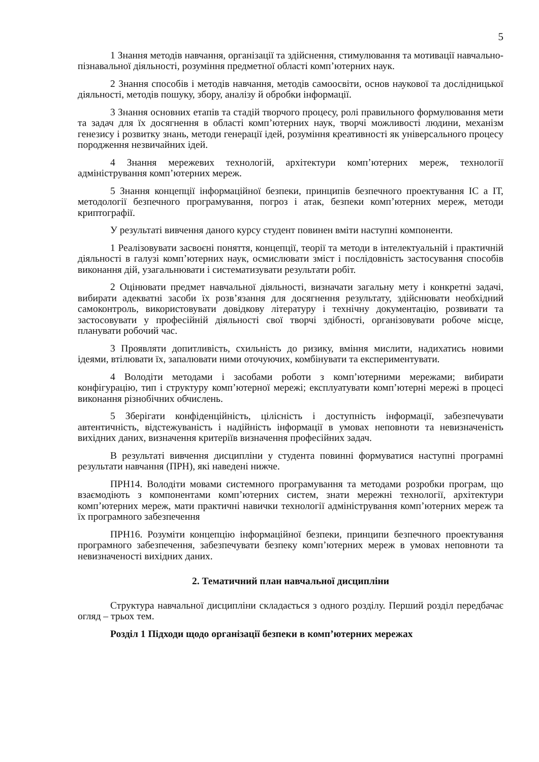5
1 Знання методів навчання, організації та здійснення, стимулювання та мотивації навчально-пізнавальної діяльності, розуміння предметної області комп’ютерних наук.
2 Знання способів і методів навчання, методів самоосвіти, основ наукової та дослідницької діяльності, методів пошуку, збору, аналізу й обробки інформації.
3 Знання основних етапів та стадій творчого процесу, ролі правильного формулювання мети та задач для їх досягнення в області комп’ютерних наук, творчі можливості людини, механізм генезису і розвитку знань, методи генерації ідей, розуміння креативності як універсального процесу породження незвичайних ідей.
4 Знання мережевих технологій, архітектури комп’ютерних мереж, технології адміністрування комп’ютерних мереж.
5 Знання концепції інформаційної безпеки, принципів безпечного проектування ІС а ІТ, методології безпечного програмування, погроз і атак, безпеки комп’ютерних мереж, методи криптографії.
У результаті вивчення даного курсу студент повинен вміти наступні компоненти.
1 Реалізовувати засвоєні поняття, концепції, теорії та методи в інтелектуальній і практичній діяльності в галузі комп’ютерних наук, осмислювати зміст і послідовність застосування способів виконання дій, узагальнювати і систематизувати результати робіт.
2 Оцінювати предмет навчальної діяльності, визначати загальну мету і конкретні задачі, вибирати адекватні засоби їх розв’язання для досягнення результату, здійснювати необхідний самоконтроль, використовувати довідкову літературу і технічну документацію, розвивати та застосовувати у професійній діяльності свої творчі здібності, організовувати робоче місце, планувати робочий час.
3 Проявляти допитливість, схильність до ризику, вміння мислити, надихатись новими ідеями, втілювати їх, запалювати ними оточуючих, комбінувати та експериментувати.
4 Володіти методами і засобами роботи з комп’ютерними мережами; вибирати конфігурацію, тип і структуру комп’ютерної мережі; експлуатувати комп’ютерні мережі в процесі виконання різнобічних обчислень.
5 Зберігати конфіденційність, цілісність і доступність інформації, забезпечувати автентичність, відстежуваність і надійність інформації в умовах неповноти та невизначеність вихідних даних, визначення критеріїв визначення професійних задач.
В результаті вивчення дисципліни у студента повинні формуватися наступні програмні результати навчання (ПРН), які наведені нижче.
ПРН14. Володіти мовами системного програмування та методами розробки програм, що взаємодіють з компонентами комп’ютерних систем, знати мережні технології, архітектури комп’ютерних мереж, мати практичні навички технології адміністрування комп’ютерних мереж та їх програмного забезпечення
ПРН16. Розуміти концепцію інформаційної безпеки, принципи безпечного проектування програмного забезпечення, забезпечувати безпеку комп’ютерних мереж в умовах неповноти та невизначеності вихідних даних.
2. Тематичний план навчальної дисципліни
Структура навчальної дисципліни складається з одного розділу. Перший розділ передбачає огляд – трьох тем.
Розділ 1 Підходи щодо організації безпеки в комп’ютерних мережах